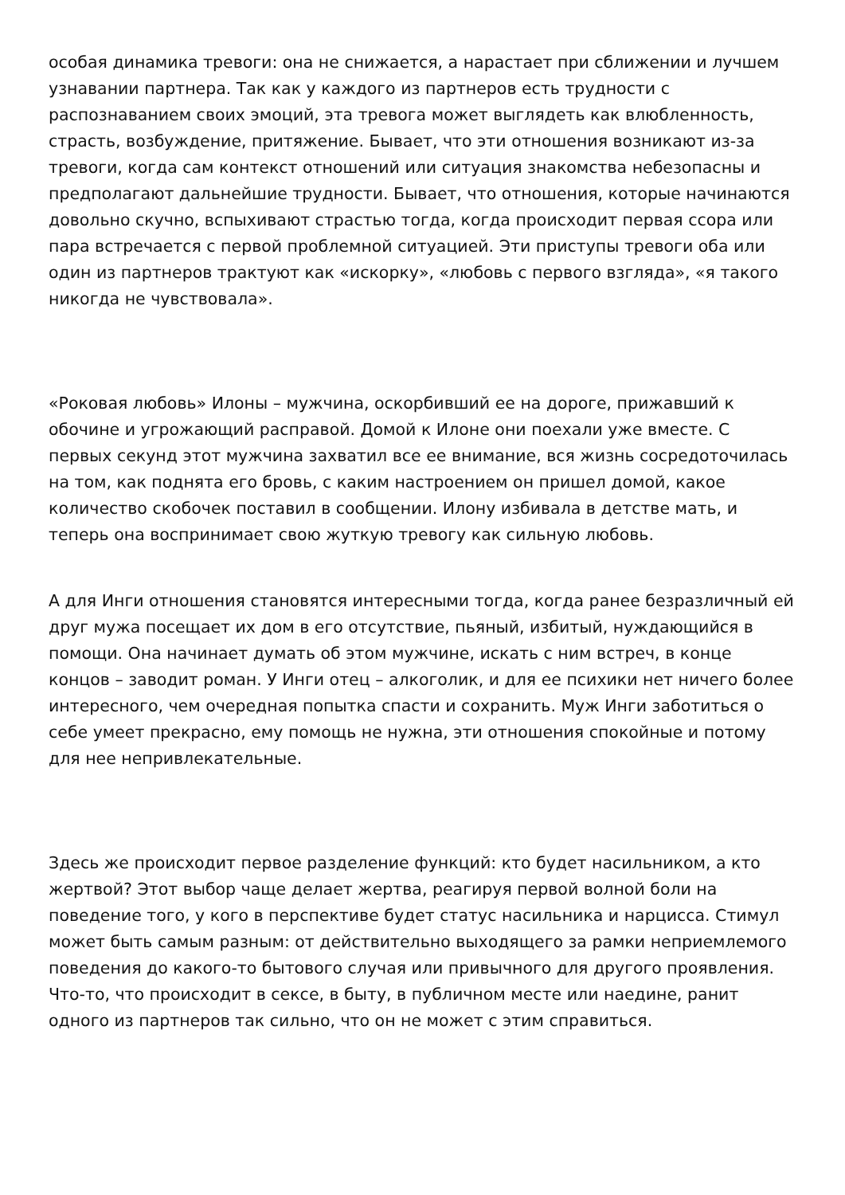особая динамика тревоги: она не снижается, а нарастает при сближении и лучшем узнавании партнера. Так как у каждого из партнеров есть трудности с распознаванием своих эмоций, эта тревога может выглядеть как влюбленность, страсть, возбуждение, притяжение. Бывает, что эти отношения возникают из-за тревоги, когда сам контекст отношений или ситуация знакомства небезопасны и предполагают дальнейшие трудности. Бывает, что отношения, которые начинаются довольно скучно, вспыхивают страстью тогда, когда происходит первая ссора или пара встречается с первой проблемной ситуацией. Эти приступы тревоги оба или один из партнеров трактуют как «искорку», «любовь с первого взгляда», «я такого никогда не чувствовала».
«Роковая любовь» Илоны – мужчина, оскорбивший ее на дороге, прижавший к обочине и угрожающий расправой. Домой к Илоне они поехали уже вместе. С первых секунд этот мужчина захватил все ее внимание, вся жизнь сосредоточилась на том, как поднята его бровь, с каким настроением он пришел домой, какое количество скобочек поставил в сообщении. Илону избивала в детстве мать, и теперь она воспринимает свою жуткую тревогу как сильную любовь.
А для Инги отношения становятся интересными тогда, когда ранее безразличный ей друг мужа посещает их дом в его отсутствие, пьяный, избитый, нуждающийся в помощи. Она начинает думать об этом мужчине, искать с ним встреч, в конце концов – заводит роман. У Инги отец – алкоголик, и для ее психики нет ничего более интересного, чем очередная попытка спасти и сохранить. Муж Инги заботиться о себе умеет прекрасно, ему помощь не нужна, эти отношения спокойные и потому для нее непривлекательные.
Здесь же происходит первое разделение функций: кто будет насильником, а кто жертвой? Этот выбор чаще делает жертва, реагируя первой волной боли на поведение того, у кого в перспективе будет статус насильника и нарцисса. Стимул может быть самым разным: от действительно выходящего за рамки неприемлемого поведения до какого-то бытового случая или привычного для другого проявления. Что-то, что происходит в сексе, в быту, в публичном месте или наедине, ранит одного из партнеров так сильно, что он не может с этим справиться.